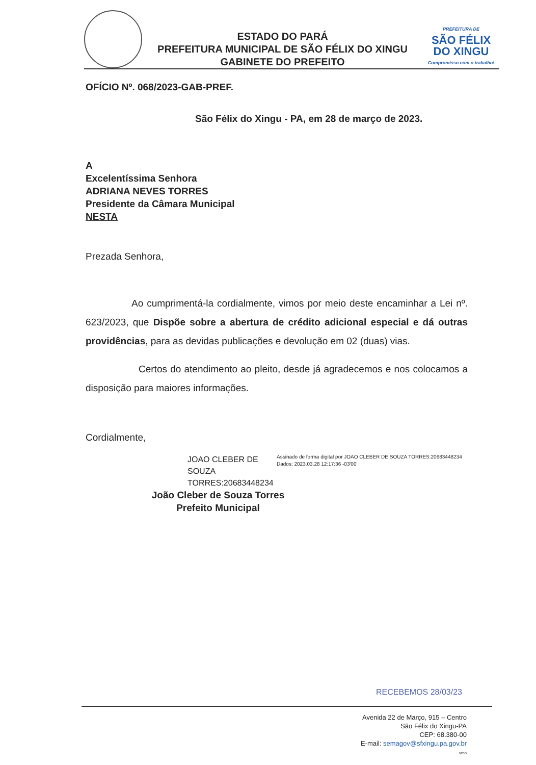ESTADO DO PARÁ
PREFEITURA MUNICIPAL DE SÃO FÉLIX DO XINGU
GABINETE DO PREFEITO
PREFEITURA DE
SÃO FÉLIX
DO XINGU
Compromisso com o trabalho!
OFÍCIO Nº. 068/2023-GAB-PREF.
São Félix do Xingu - PA, em 28 de março de 2023.
A
Excelentíssima Senhora
ADRIANA NEVES TORRES
Presidente da Câmara Municipal
NESTA
Prezada Senhora,
Ao cumprimentá-la cordialmente, vimos por meio deste encaminhar a Lei nº. 623/2023, que Dispõe sobre a abertura de crédito adicional especial e dá outras providências, para as devidas publicações e devolução em 02 (duas) vias.
Certos do atendimento ao pleito, desde já agradecemos e nos colocamos a disposição para maiores informações.
Cordialmente,
JOAO CLEBER DE SOUZA TORRES:20683448234
Assinado de forma digital por JOAO CLEBER DE SOUZA TORRES:20683448234
Dados: 2023.03.28 12:17:36 -03'00'
João Cleber de Souza Torres
Prefeito Municipal
RECEBEMOS 28/03/23
Avenida 22 de Março, 915 – Centro
São Félix do Xingu-PA
CEP: 68.380-00
E-mail: semagov@sfxingu.pa.gov.br
vmo